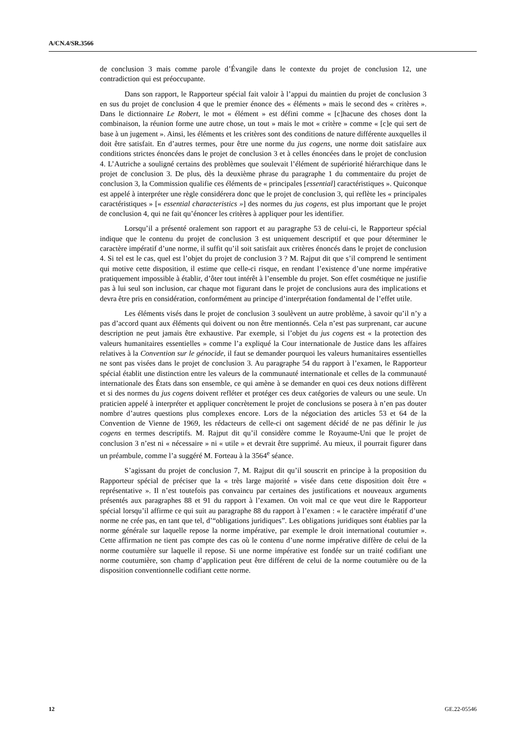A/CN.4/SR.3566
de conclusion 3 mais comme parole d’Évangile dans le contexte du projet de conclusion 12, une contradiction qui est préoccupante.
Dans son rapport, le Rapporteur spécial fait valoir à l’appui du maintien du projet de conclusion 3 en sus du projet de conclusion 4 que le premier énonce des « éléments » mais le second des « critères ». Dans le dictionnaire Le Robert, le mot « élément » est défini comme « [c]hacune des choses dont la combinaison, la réunion forme une autre chose, un tout » mais le mot « critère » comme « [c]e qui sert de base à un jugement ». Ainsi, les éléments et les critères sont des conditions de nature différente auxquelles il doit être satisfait. En d’autres termes, pour être une norme du jus cogens, une norme doit satisfaire aux conditions strictes énoncées dans le projet de conclusion 3 et à celles énoncées dans le projet de conclusion 4. L’Autriche a souligné certains des problèmes que soulevait l’élément de supériorité hiérarchique dans le projet de conclusion 3. De plus, dès la deuxième phrase du paragraphe 1 du commentaire du projet de conclusion 3, la Commission qualifie ces éléments de « principales [essential] caractéristiques ». Quiconque est appelé à interpréter une règle considérera donc que le projet de conclusion 3, qui reflète les « principales caractéristiques » [« essential characteristics »] des normes du jus cogens, est plus important que le projet de conclusion 4, qui ne fait qu’énoncer les critères à appliquer pour les identifier.
Lorsqu’il a présenté oralement son rapport et au paragraphe 53 de celui-ci, le Rapporteur spécial indique que le contenu du projet de conclusion 3 est uniquement descriptif et que pour déterminer le caractère impératif d’une norme, il suffit qu’il soit satisfait aux critères énoncés dans le projet de conclusion 4. Si tel est le cas, quel est l’objet du projet de conclusion 3 ? M. Rajput dit que s’il comprend le sentiment qui motive cette disposition, il estime que celle-ci risque, en rendant l’existence d’une norme impérative pratiquement impossible à établir, d’ôter tout intérêt à l’ensemble du projet. Son effet cosmétique ne justifie pas à lui seul son inclusion, car chaque mot figurant dans le projet de conclusions aura des implications et devra être pris en considération, conformément au principe d’interprétation fondamental de l’effet utile.
Les éléments visés dans le projet de conclusion 3 soulèvent un autre problème, à savoir qu’il n’y a pas d’accord quant aux éléments qui doivent ou non être mentionnés. Cela n’est pas surprenant, car aucune description ne peut jamais être exhaustive. Par exemple, si l’objet du jus cogens est « la protection des valeurs humanitaires essentielles » comme l’a expliqué la Cour internationale de Justice dans les affaires relatives à la Convention sur le génocide, il faut se demander pourquoi les valeurs humanitaires essentielles ne sont pas visées dans le projet de conclusion 3. Au paragraphe 54 du rapport à l’examen, le Rapporteur spécial établit une distinction entre les valeurs de la communauté internationale et celles de la communauté internationale des États dans son ensemble, ce qui amène à se demander en quoi ces deux notions diffèrent et si des normes du jus cogens doivent refléter et protéger ces deux catégories de valeurs ou une seule. Un praticien appelé à interpréter et appliquer concrètement le projet de conclusions se posera à n’en pas douter nombre d’autres questions plus complexes encore. Lors de la négociation des articles 53 et 64 de la Convention de Vienne de 1969, les rédacteurs de celle-ci ont sagement décidé de ne pas définir le jus cogens en termes descriptifs. M. Rajput dit qu’il considère comme le Royaume-Uni que le projet de conclusion 3 n’est ni « nécessaire » ni « utile » et devrait être supprimé. Au mieux, il pourrait figurer dans un préambule, comme l’a suggéré M. Forteau à la 3564<sup>e</sup> séance.
S’agissant du projet de conclusion 7, M. Rajput dit qu’il souscrit en principe à la proposition du Rapporteur spécial de préciser que la « très large majorité » visée dans cette disposition doit être « représentative ». Il n’est toutefois pas convaincu par certaines des justifications et nouveaux arguments présentés aux paragraphes 88 et 91 du rapport à l’examen. On voit mal ce que veut dire le Rapporteur spécial lorsqu’il affirme ce qui suit au paragraphe 88 du rapport à l’examen : « le caractère impératif d’une norme ne crée pas, en tant que tel, d’“obligations juridiques”. Les obligations juridiques sont établies par la norme générale sur laquelle repose la norme impérative, par exemple le droit international coutumier ». Cette affirmation ne tient pas compte des cas où le contenu d’une norme impérative diffère de celui de la norme coutumière sur laquelle il repose. Si une norme impérative est fondée sur un traité codifiant une norme coutumière, son champ d’application peut être différent de celui de la norme coutumière ou de la disposition conventionnelle codifiant cette norme.
12 GE.22-05546